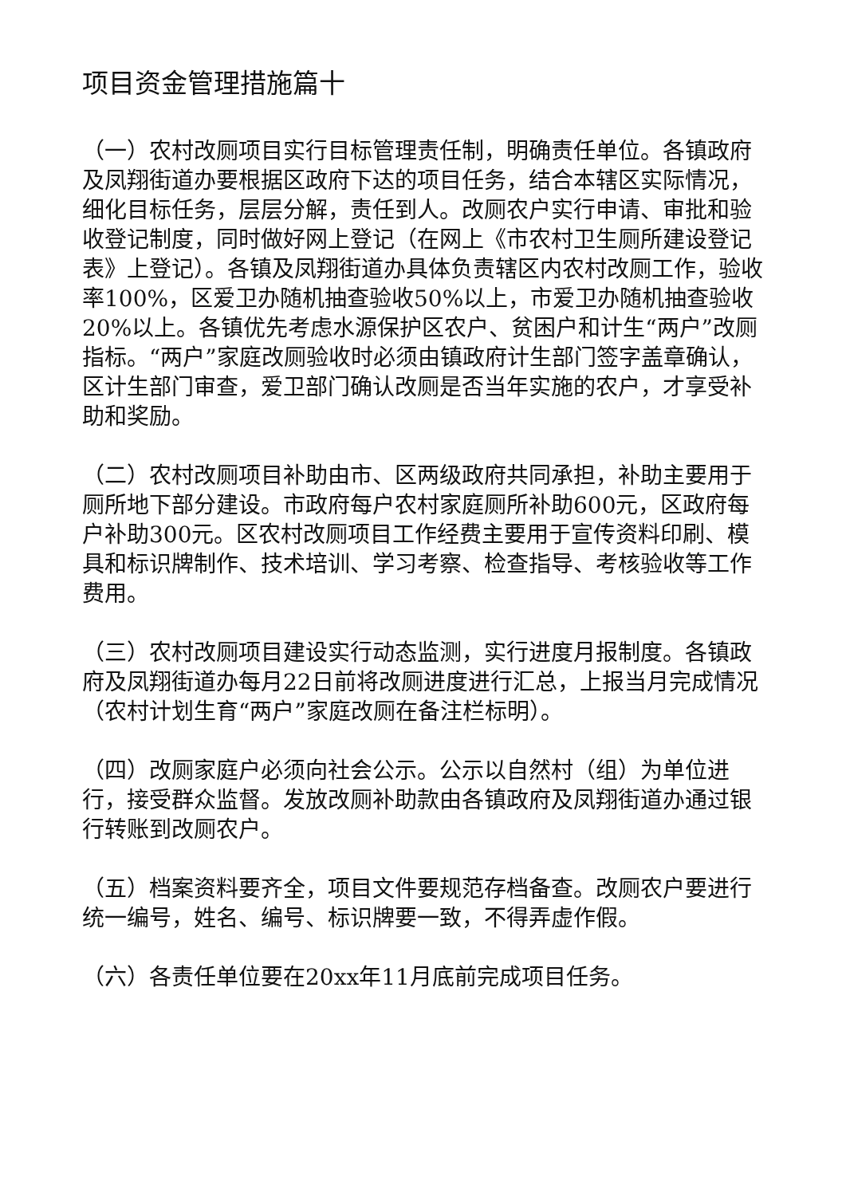项目资金管理措施篇十
（一）农村改厕项目实行目标管理责任制，明确责任单位。各镇政府及凤翔街道办要根据区政府下达的项目任务，结合本辖区实际情况，细化目标任务，层层分解，责任到人。改厕农户实行申请、审批和验收登记制度，同时做好网上登记（在网上《市农村卫生厕所建设登记表》上登记）。各镇及凤翔街道办具体负责辖区内农村改厕工作，验收率100%，区爱卫办随机抽查验收50%以上，市爱卫办随机抽查验收20%以上。各镇优先考虑水源保护区农户、贫困户和计生“两户”改厕指标。“两户”家庭改厕验收时必须由镇政府计生部门签字盖章确认，区计生部门审查，爱卫部门确认改厕是否当年实施的农户，才享受补助和奖励。
（二）农村改厕项目补助由市、区两级政府共同承担，补助主要用于厕所地下部分建设。市政府每户农村家庭厕所补助600元，区政府每户补助300元。区农村改厕项目工作经费主要用于宣传资料印刷、模具和标识牌制作、技术培训、学习考察、检查指导、考核验收等工作费用。
（三）农村改厕项目建设实行动态监测，实行进度月报制度。各镇政府及凤翔街道办每月22日前将改厕进度进行汇总，上报当月完成情况（农村计划生育“两户”家庭改厕在备注栏标明）。
（四）改厕家庭户必须向社会公示。公示以自然村（组）为单位进行，接受群众监督。发放改厕补助款由各镇政府及凤翔街道办通过银行转账到改厕农户。
（五）档案资料要齐全，项目文件要规范存档备查。改厕农户要进行统一编号，姓名、编号、标识牌要一致，不得弄虚作假。
（六）各责任单位要在20xx年11月底前完成项目任务。